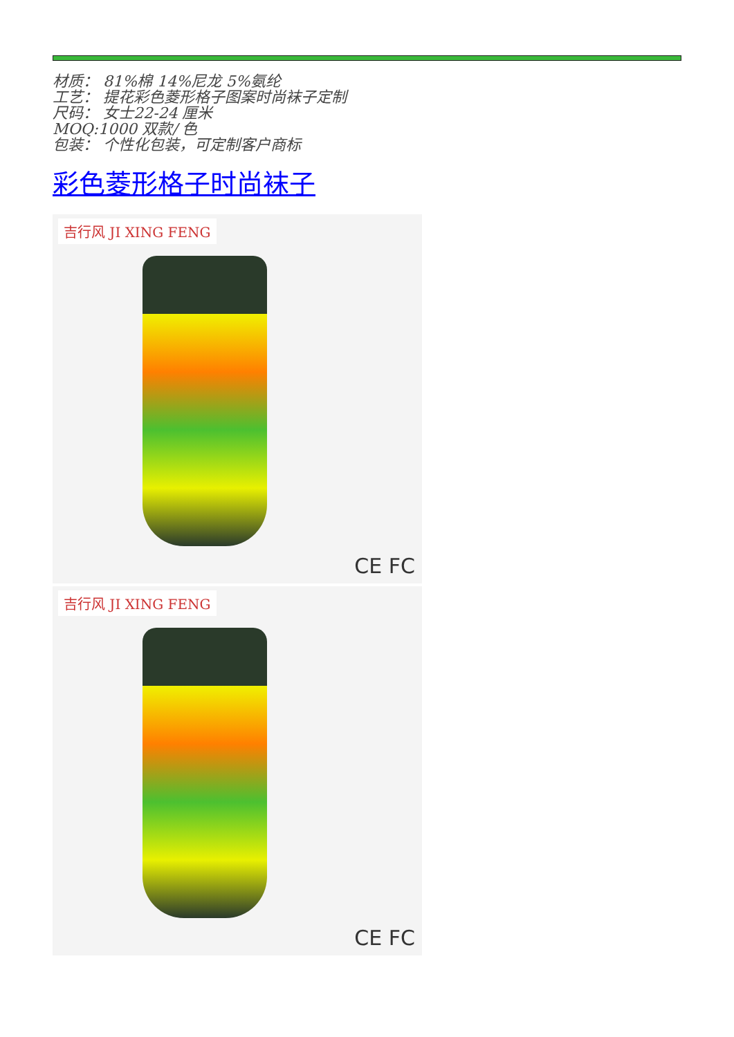材质： 81%棉 14%尼龙 5%氨纶
工艺： 提花彩色菱形格子图案时尚袜子定制
尺码： 女士22-24 厘米
MOQ:1000 双款/ 色
包装： 个性化包装，可定制客户商标
彩色菱形格子时尚袜子
吉行风 JI XING FENG
CE FC
吉行风 JI XING FENG
CE FC